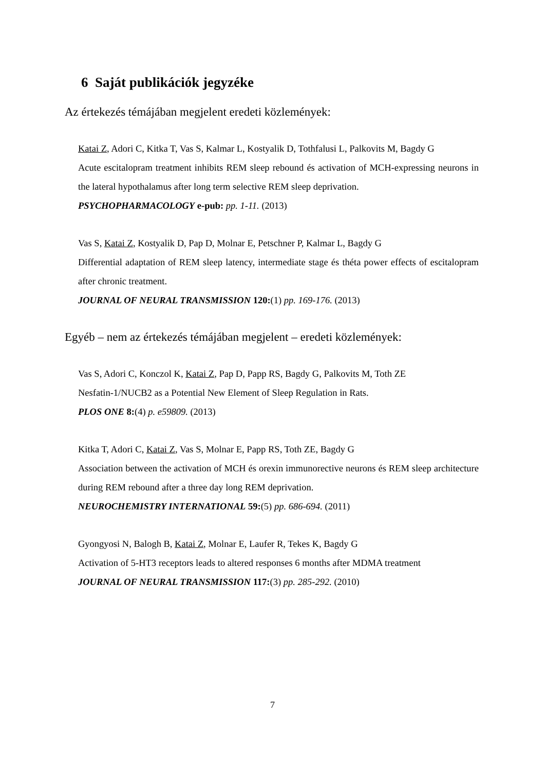6 Saját publikációk jegyzéke
Az értekezés témájában megjelent eredeti közlemények:
Katai Z, Adori C, Kitka T, Vas S, Kalmar L, Kostyalik D, Tothfalusi L, Palkovits M, Bagdy G
Acute escitalopram treatment inhibits REM sleep rebound és activation of MCH-expressing neurons in the lateral hypothalamus after long term selective REM sleep deprivation.
PSYCHOPHARMACOLOGY e-pub: pp. 1-11. (2013)
Vas S, Katai Z, Kostyalik D, Pap D, Molnar E, Petschner P, Kalmar L, Bagdy G
Differential adaptation of REM sleep latency, intermediate stage és théta power effects of escitalopram after chronic treatment.
JOURNAL OF NEURAL TRANSMISSION 120:(1) pp. 169-176. (2013)
Egyéb – nem az értekezés témájában megjelent – eredeti közlemények:
Vas S, Adori C, Konczol K, Katai Z, Pap D, Papp RS, Bagdy G, Palkovits M, Toth ZE
Nesfatin-1/NUCB2 as a Potential New Element of Sleep Regulation in Rats.
PLOS ONE 8:(4) p. e59809. (2013)
Kitka T, Adori C, Katai Z, Vas S, Molnar E, Papp RS, Toth ZE, Bagdy G
Association between the activation of MCH és orexin immunorective neurons és REM sleep architecture during REM rebound after a three day long REM deprivation.
NEUROCHEMISTRY INTERNATIONAL 59:(5) pp. 686-694. (2011)
Gyongyosi N, Balogh B, Katai Z, Molnar E, Laufer R, Tekes K, Bagdy G
Activation of 5-HT3 receptors leads to altered responses 6 months after MDMA treatment
JOURNAL OF NEURAL TRANSMISSION 117:(3) pp. 285-292. (2010)
7